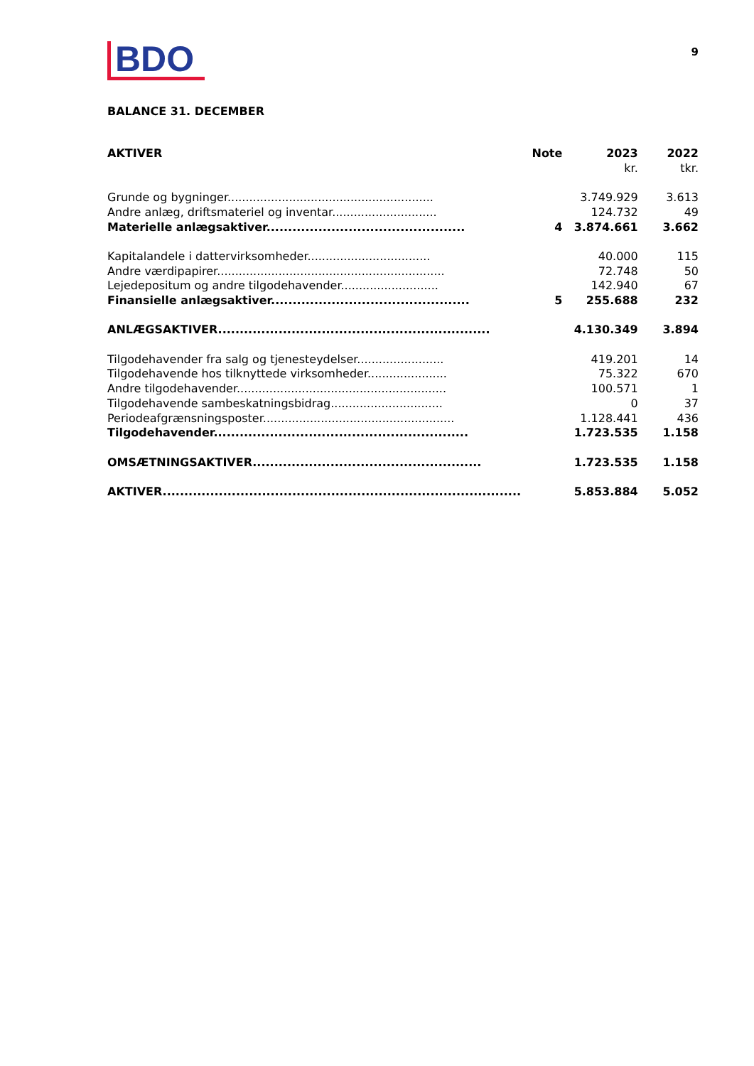BDO
9
BALANCE 31. DECEMBER
| AKTIVER | Note | 2023 | 2022 |
| --- | --- | --- | --- |
| | | kr. | tkr. |
| Grunde og bygninger......................................................... | | 3.749.929 | 3.613 |
| Andre anlæg, driftsmateriel og inventar............................. | | 124.732 | 49 |
| Materielle anlægsaktiver.............................................. | 4 | 3.874.661 | 3.662 |
| Kapitalandele i dattervirksomheder.................................. | | 40.000 | 115 |
| Andre værdipapirer............................................................... | | 72.748 | 50 |
| Lejedepositum og andre tilgodehavender........................... | | 142.940 | 67 |
| Finansielle anlægsaktiver.............................................. | 5 | 255.688 | 232 |
| ANLÆGSAKTIVER............................................................... | | 4.130.349 | 3.894 |
| Tilgodehavender fra salg og tjenesteydelser........................ | | 419.201 | 14 |
| Tilgodehavende hos tilknyttede virksomheder...................... | | 75.322 | 670 |
| Andre tilgodehavender.......................................................... | | 100.571 | 1 |
| Tilgodehavende sambeskatningsbidrag............................... | | 0 | 37 |
| Periodeafgrænsningsposter..................................................... | | 1.128.441 | 436 |
| Tilgodehavender........................................................... | | 1.723.535 | 1.158 |
| OMSÆTNINGSAKTIVER..................................................... | | 1.723.535 | 1.158 |
| AKTIVER................................................................................... | | 5.853.884 | 5.052 |